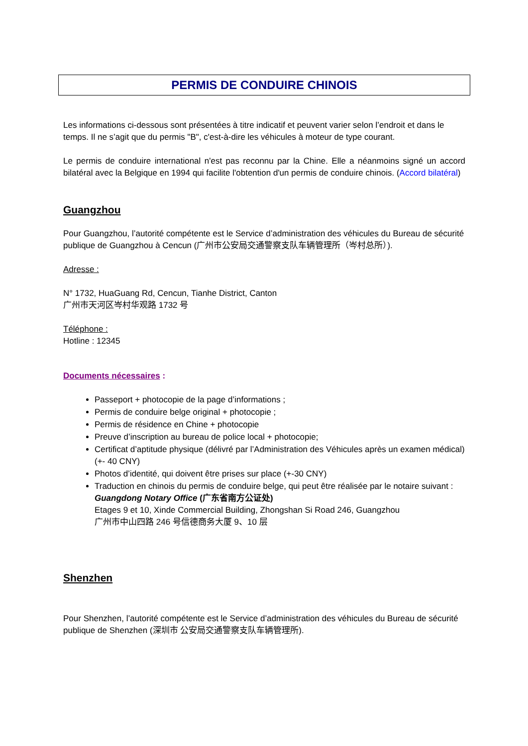PERMIS DE CONDUIRE CHINOIS
Les informations ci-dessous sont présentées à titre indicatif et peuvent varier selon l’endroit et dans le temps. Il ne s’agit que du permis "B", c'est-à-dire les véhicules à moteur de type courant.
Le permis de conduire international n'est pas reconnu par la Chine. Elle a néanmoins signé un accord bilatéral avec la Belgique en 1994 qui facilite l'obtention d'un permis de conduire chinois. (Accord bilatéral)
Guangzhou
Pour Guangzhou, l’autorité compétente est le Service d’administration des véhicules du Bureau de sécurité publique de Guangzhou à Cencun (广州市公安局交通警察支队车辆管理所（岑村总所）).
Adresse :
N° 1732, HuaGuang Rd, Cencun, Tianhe District, Canton
广州市天河区岑村华观路 1732 号
Téléphone :
Hotline : 12345
Documents nécessaires :
Passeport + photocopie de la page d’informations ;
Permis de conduire belge original + photocopie ;
Permis de résidence en Chine + photocopie
Preuve d’inscription au bureau de police local + photocopie;
Certificat d’aptitude physique (délivré par l’Administration des Véhicules après un examen médical) (+- 40 CNY)
Photos d’identité, qui doivent être prises sur place (+-30 CNY)
Traduction en chinois du permis de conduire belge, qui peut être réalisée par le notaire suivant :
Guangdong Notary Office (广东省南方公证处)
Etages 9 et 10, Xinde Commercial Building, Zhongshan Si Road 246, Guangzhou
广州市中山四路 246 号信德商务大厦 9、10 层
Shenzhen
Pour Shenzhen, l’autorité compétente est le Service d’administration des véhicules du Bureau de sécurité publique de Shenzhen (深圳市 公安局交通警察支队车辆管理所).